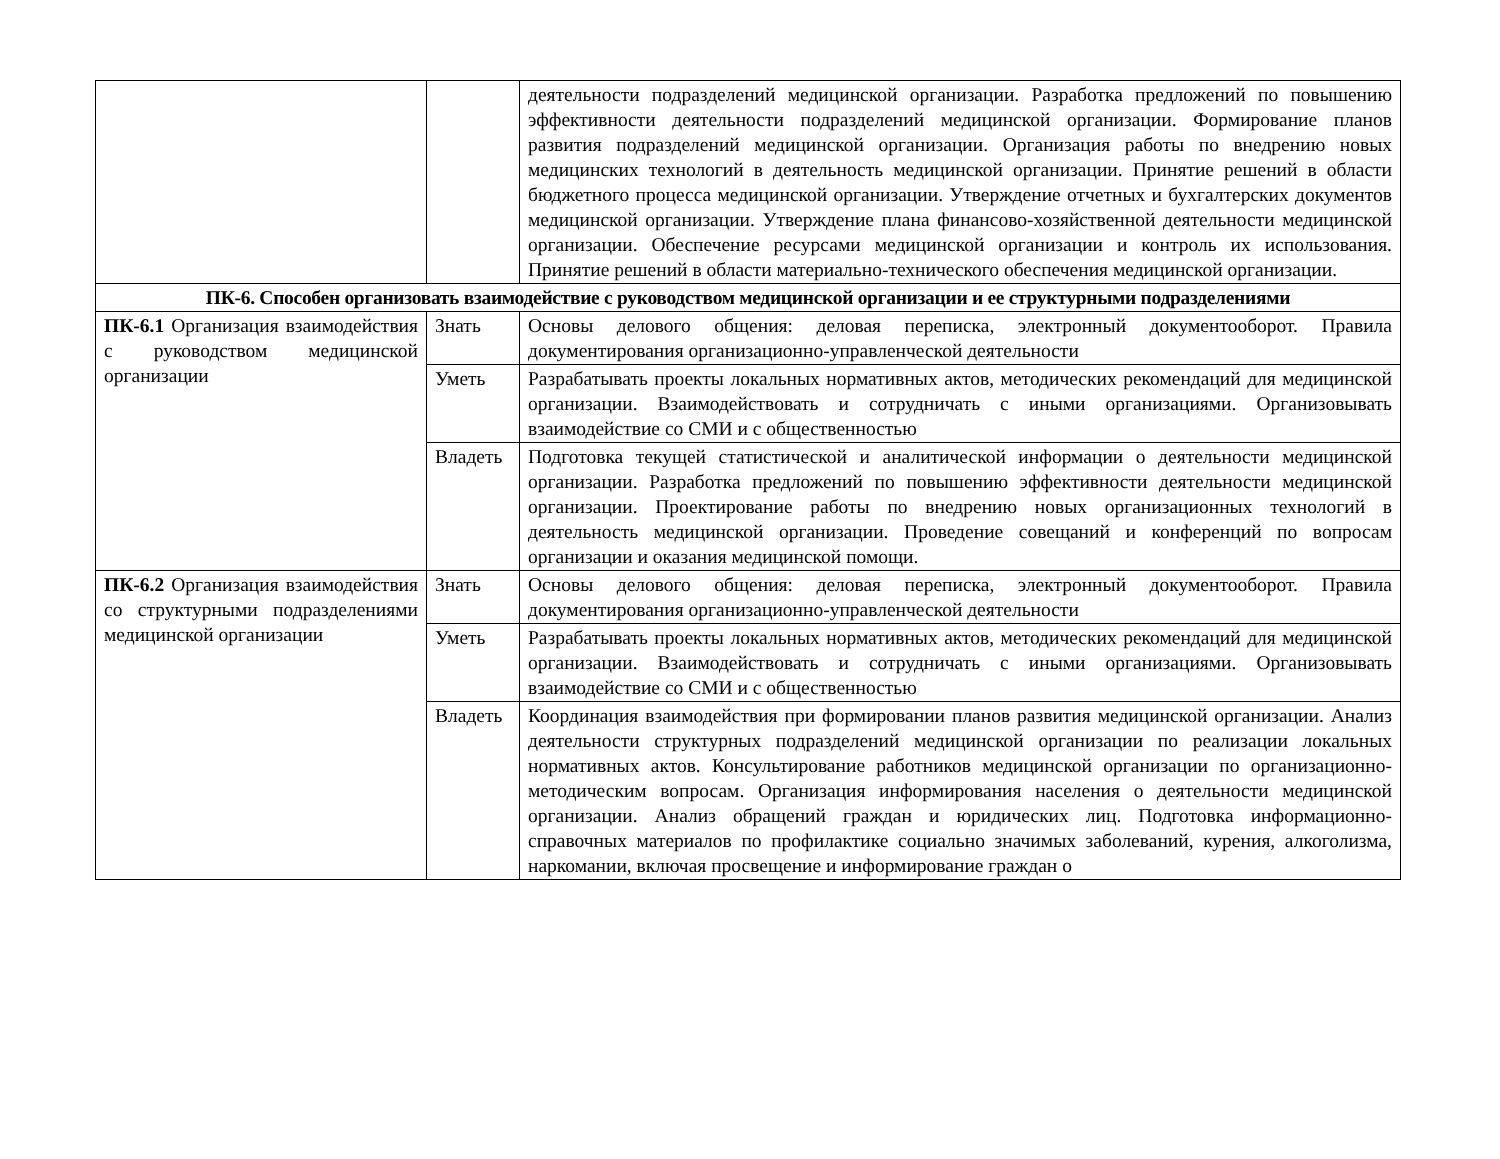| | | деятельности подразделений медицинской организации. Разработка предложений по повышению эффективности деятельности подразделений медицинской организации. Формирование планов развития подразделений медицинской организации. Организация работы по внедрению новых медицинских технологий в деятельность медицинской организации. Принятие решений в области бюджетного процесса медицинской организации. Утверждение отчетных и бухгалтерских документов медицинской организации. Утверждение плана финансово-хозяйственной деятельности медицинской организации. Обеспечение ресурсами медицинской организации и контроль их использования. Принятие решений в области материально-технического обеспечения медицинской организации. |
| ПК-6. Способен организовать взаимодействие с руководством медицинской организации и ее структурными подразделениями | | |
| ПК-6.1 Организация взаимодействия с руководством медицинской организации | Знать | Основы делового общения: деловая переписка, электронный документооборот. Правила документирования организационно-управленческой деятельности |
| | Уметь | Разрабатывать проекты локальных нормативных актов, методических рекомендаций для медицинской организации. Взаимодействовать и сотрудничать с иными организациями. Организовывать взаимодействие со СМИ и с общественностью |
| | Владеть | Подготовка текущей статистической и аналитической информации о деятельности медицинской организации. Разработка предложений по повышению эффективности деятельности медицинской организации. Проектирование работы по внедрению новых организационных технологий в деятельность медицинской организации. Проведение совещаний и конференций по вопросам организации и оказания медицинской помощи. |
| ПК-6.2 Организация взаимодействия со структурными подразделениями медицинской организации | Знать | Основы делового общения: деловая переписка, электронный документооборот. Правила документирования организационно-управленческой деятельности |
| | Уметь | Разрабатывать проекты локальных нормативных актов, методических рекомендаций для медицинской организации. Взаимодействовать и сотрудничать с иными организациями. Организовывать взаимодействие со СМИ и с общественностью |
| | Владеть | Координация взаимодействия при формировании планов развития медицинской организации. Анализ деятельности структурных подразделений медицинской организации по реализации локальных нормативных актов. Консультирование работников медицинской организации по организационно-методическим вопросам. Организация информирования населения о деятельности медицинской организации. Анализ обращений граждан и юридических лиц. Подготовка информационно-справочных материалов по профилактике социально значимых заболеваний, курения, алкоголизма, наркомании, включая просвещение и информирование граждан о |